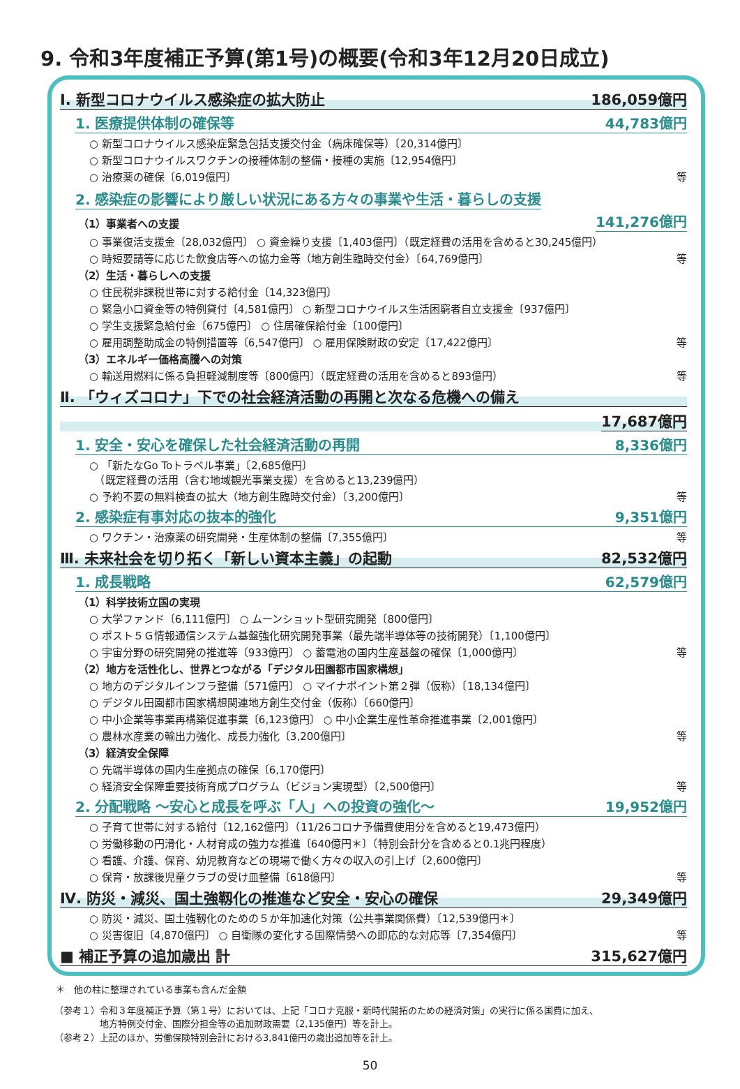9. 令和3年度補正予算(第1号)の概要(令和3年12月20日成立)
Ⅰ. 新型コロナウイルス感染症の拡大防止 186,059億円
1. 医療提供体制の確保等 44,783億円
○ 新型コロナウイルス感染症緊急包括支援交付金（病床確保等）〔20,314億円〕
○ 新型コロナウイルスワクチンの接種体制の整備・接種の実施〔12,954億円〕
○ 治療薬の確保〔6,019億円〕 等
2. 感染症の影響により厳しい状況にある方々の事業や生活・暮らしの支援
（1）事業者への支援 141,276億円
○ 事業復活支援金〔28,032億円〕 ○ 資金繰り支援〔1,403億円〕（既定経費の活用を含めると30,245億円）
○ 時短要請等に応じた飲食店等への協力金等（地方創生臨時交付金）〔64,769億円〕 等
（2）生活・暮らしへの支援
○ 住民税非課税世帯に対する給付金〔14,323億円〕
○ 緊急小口資金等の特例貸付〔4,581億円〕 ○ 新型コロナウイルス生活困窮者自立支援金〔937億円〕
○ 学生支援緊急給付金〔675億円〕 ○ 住居確保給付金〔100億円〕
○ 雇用調整助成金の特例措置等〔6,547億円〕 ○ 雇用保険財政の安定〔17,422億円〕 等
（3）エネルギー価格高騰への対策
○ 輸送用燃料に係る負担軽減制度等〔800億円〕（既定経費の活用を含めると893億円） 等
Ⅱ. 「ウィズコロナ」下での社会経済活動の再開と次なる危機への備え
17,687億円
1. 安全・安心を確保した社会経済活動の再開 8,336億円
○ 「新たなGo Toトラベル事業」〔2,685億円〕
　（既定経費の活用（含む地域観光事業支援）を含めると13,239億円）
○ 予約不要の無料検査の拡大（地方創生臨時交付金）〔3,200億円〕 等
2. 感染症有事対応の抜本的強化 9,351億円
○ ワクチン・治療薬の研究開発・生産体制の整備〔7,355億円〕 等
Ⅲ. 未来社会を切り拓く「新しい資本主義」の起動 82,532億円
1. 成長戦略 62,579億円
（1）科学技術立国の実現
○ 大学ファンド〔6,111億円〕 ○ ムーンショット型研究開発〔800億円〕
○ ポスト５Ｇ情報通信システム基盤強化研究開発事業（最先端半導体等の技術開発）〔1,100億円〕
○ 宇宙分野の研究開発の推進等〔933億円〕 ○ 蓄電池の国内生産基盤の確保〔1,000億円〕 等
（2）地方を活性化し、世界とつながる「デジタル田園都市国家構想」
○ 地方のデジタルインフラ整備〔571億円〕 ○ マイナポイント第２弾（仮称）〔18,134億円〕
○ デジタル田園都市国家構想関連地方創生交付金（仮称）〔660億円〕
○ 中小企業等事業再構築促進事業〔6,123億円〕 ○ 中小企業生産性革命推進事業〔2,001億円〕
○ 農林水産業の輸出力強化、成長力強化〔3,200億円〕 等
（3）経済安全保障
○ 先端半導体の国内生産拠点の確保〔6,170億円〕
○ 経済安全保障重要技術育成プログラム（ビジョン実現型）〔2,500億円〕 等
2. 分配戦略 ～安心と成長を呼ぶ「人」への投資の強化～ 19,952億円
○ 子育て世帯に対する給付〔12,162億円〕（11/26コロナ予備費使用分を含めると19,473億円）
○ 労働移動の円滑化・人材育成の強力な推進〔640億円＊〕（特別会計分を含めると0.1兆円程度）
○ 看護、介護、保育、幼児教育などの現場で働く方々の収入の引上げ〔2,600億円〕
○ 保育・放課後児童クラブの受け皿整備〔618億円〕 等
Ⅳ. 防災・減災、国土強靱化の推進など安全・安心の確保 29,349億円
○ 防災・減災、国土強靱化のための５か年加速化対策（公共事業関係費）〔12,539億円＊〕
○ 災害復旧〔4,870億円〕 ○ 自衛隊の変化する国際情勢への即応的な対応等〔7,354億円〕 等
■ 補正予算の追加歳出 計 315,627億円
＊　他の柱に整理されている事業も含んだ金額
（参考１）令和３年度補正予算（第１号）においては、上記「コロナ克服・新時代開拓のための経済対策」の実行に係る国費に加え、
　　　　　地方特例交付金、国際分担金等の追加財政需要〔2,135億円〕等を計上。
（参考２）上記のほか、労働保険特別会計における3,841億円の歳出追加等を計上。
50